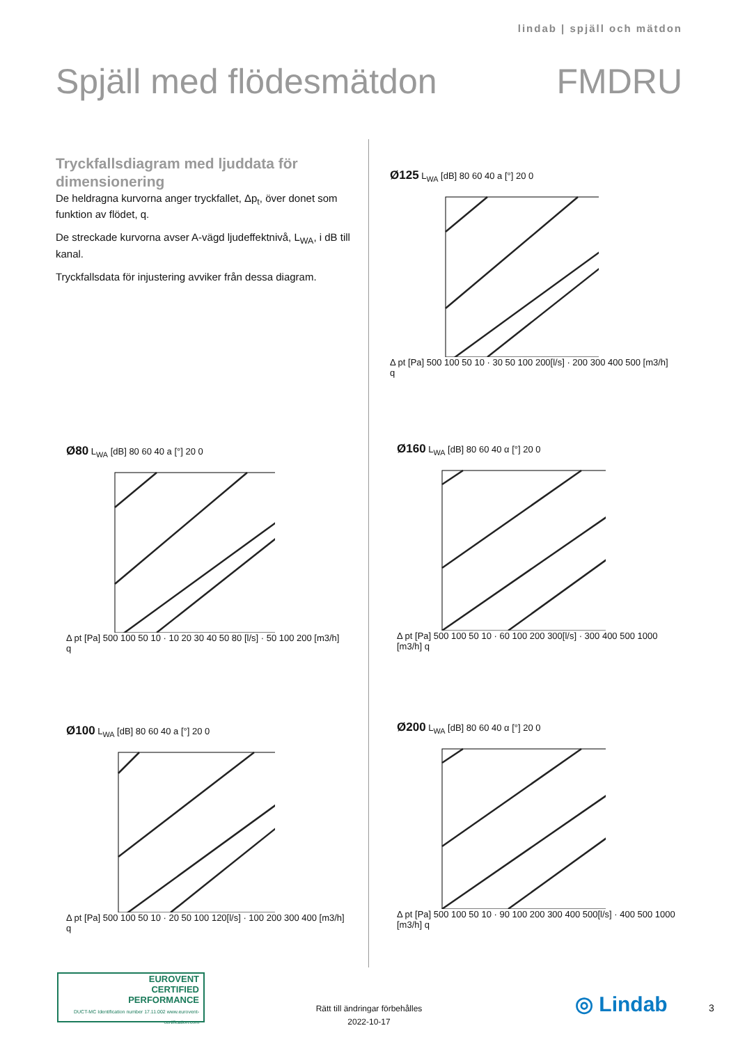lindab | spjäll och mätdon
Spjäll med flödesmätdon FMDRU
Tryckfallsdiagram med ljuddata för dimensionering
De heldragna kurvorna anger tryckfallet, Δp<sub>t</sub>, över donet som funktion av flödet, q.
De streckade kurvorna avser A-vägd ljudeffektnivå, L<sub>WA</sub>, i dB till kanal.
Tryckfallsdata för injustering avviker från dessa diagram.
Ø125 L<sub>WA</sub> [dB] 80 60 40 a [°] 20 0 Δ pt [Pa] 500 100 50 10 · 30 50 100 200[l/s] · 200 300 400 500 [m3/h] q
Ø80 L<sub>WA</sub> [dB] 80 60 40 a [°] 20 0 Δ pt [Pa] 500 100 50 10 · 10 20 30 40 50 80 [l/s] · 50 100 200 [m3/h] q
Ø160 L<sub>WA</sub> [dB] 80 60 40 α [°] 20 0 Δ pt [Pa] 500 100 50 10 · 60 100 200 300[l/s] · 300 400 500 1000 [m3/h] q
Ø100 L<sub>WA</sub> [dB] 80 60 40 a [°] 20 0 Δ pt [Pa] 500 100 50 10 · 20 50 100 120[l/s] · 100 200 300 400 [m3/h] q
Ø200 L<sub>WA</sub> [dB] 80 60 40 α [°] 20 0 Δ pt [Pa] 500 100 50 10 · 90 100 200 300 400 500[l/s] · 400 500 1000 [m3/h] q
EUROVENT
CERTIFIED
PERFORMANCE
DUCT-MC Identification number 17.11.002 www.eurovent-certification.com
Rätt till ändringar förbehålles
2022-10-17
◎ Lindab 3